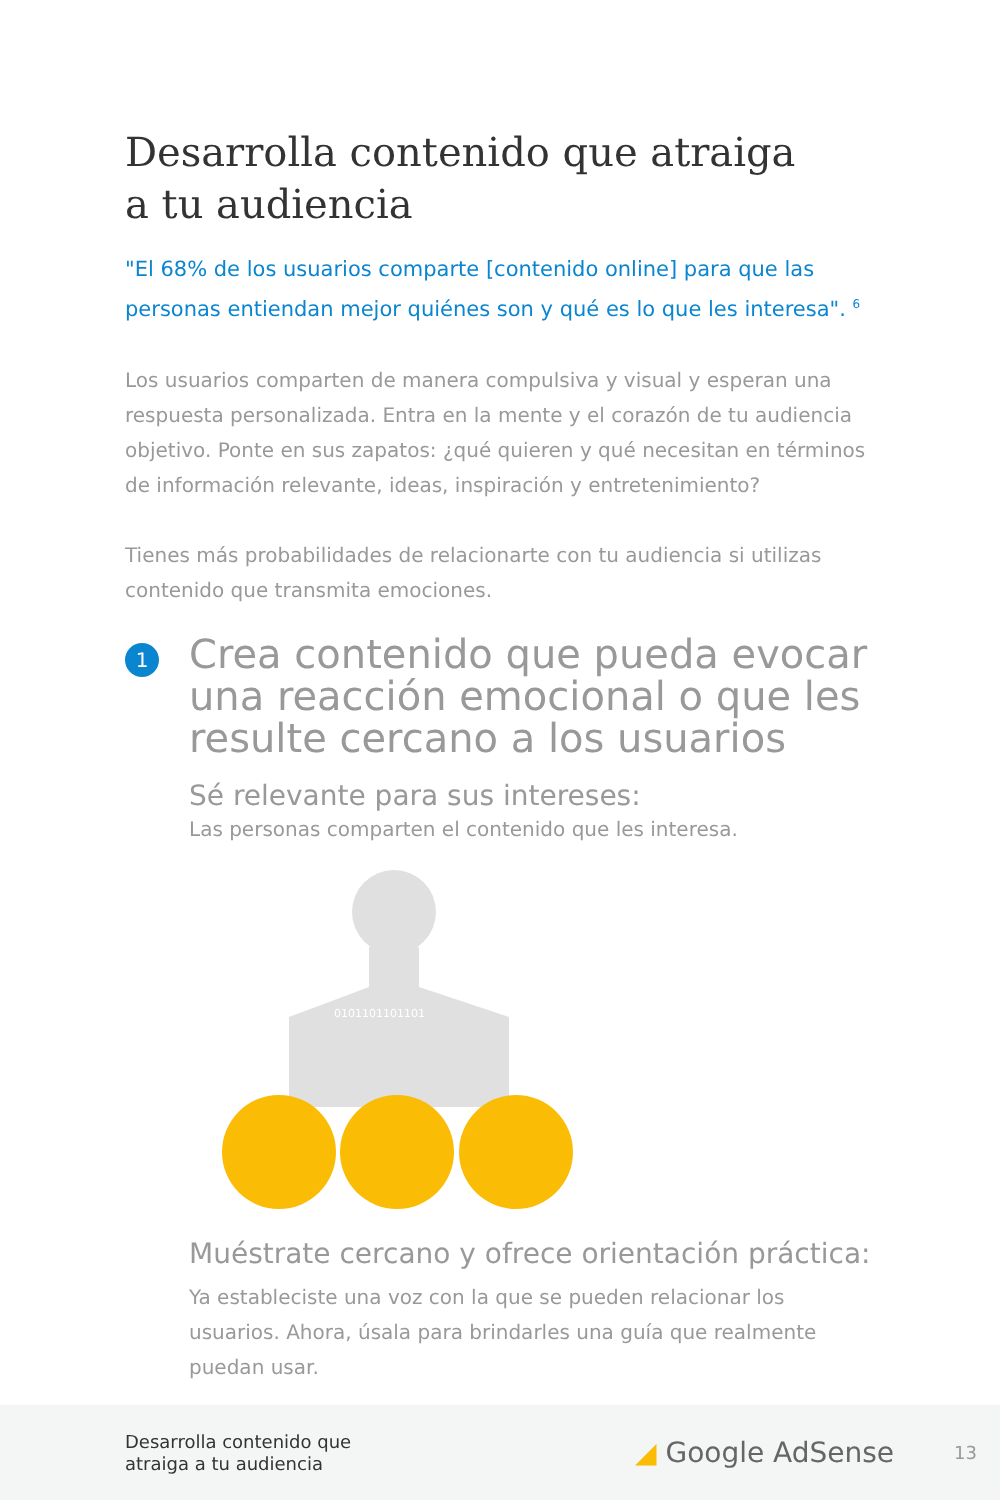Desarrolla contenido que atraiga
a tu audiencia
"El 68% de los usuarios comparte [contenido online] para que las personas entiendan mejor quiénes son y qué es lo que les interesa". <sup>6</sup>
Los usuarios comparten de manera compulsiva y visual y esperan una respuesta personalizada. Entra en la mente y el corazón de tu audiencia objetivo. Ponte en sus zapatos: ¿qué quieren y qué necesitan en términos de información relevante, ideas, inspiración y entretenimiento?
Tienes más probabilidades de relacionarte con tu audiencia si utilizas contenido que transmita emociones.
1
Crea contenido que pueda evocar una reacción emocional o que les resulte cercano a los usuarios
Sé relevante para sus intereses:
Las personas comparten el contenido que les interesa.
0101101101101
Muéstrate cercano y ofrece orientación práctica:
Ya estableciste una voz con la que se pueden relacionar los usuarios. Ahora, úsala para brindarles una guía que realmente puedan usar.
Desarrolla contenido que
atraiga a tu audiencia
◢ Google AdSense
13